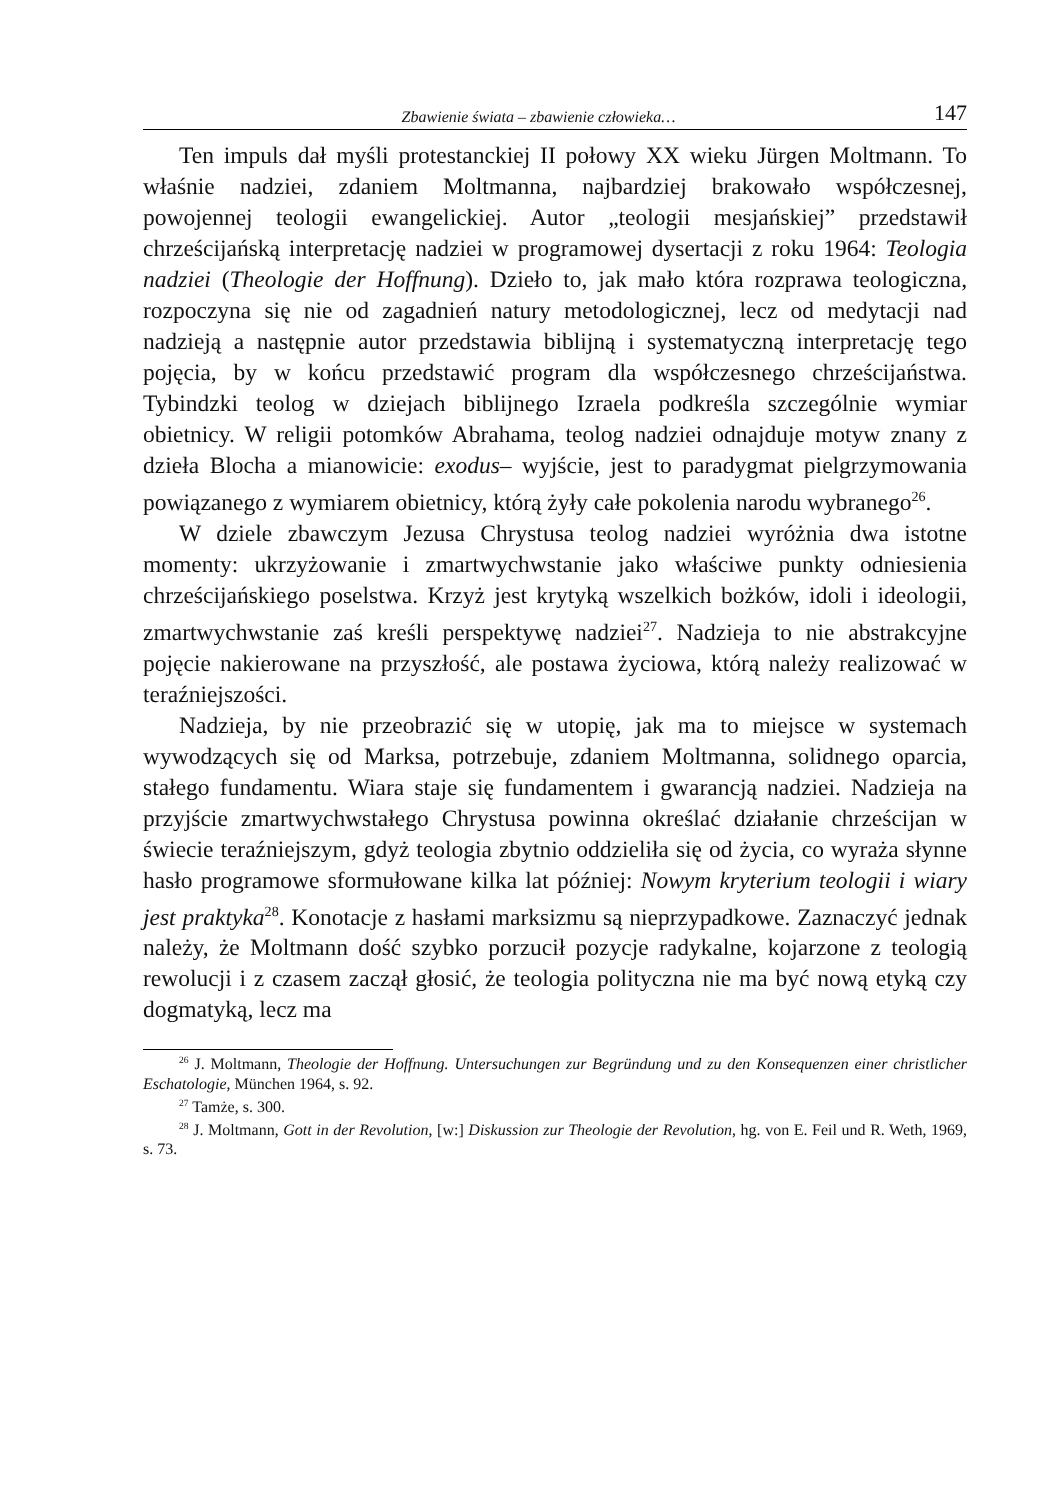Zbawienie świata – zbawienie człowieka… 147
Ten impuls dał myśli protestanckiej II połowy XX wieku Jürgen Moltmann. To właśnie nadziei, zdaniem Moltmanna, najbardziej brakowało współczesnej, powojennej teologii ewangelickiej. Autor „teologii mesjańskiej” przedstawił chrześcijańską interpretację nadziei w programowej dysertacji z roku 1964: Teologia nadziei (Theologie der Hoffnung). Dzieło to, jak mało która rozprawa teologiczna, rozpoczyna się nie od zagadnień natury metodologicznej, lecz od medytacji nad nadzieją a następnie autor przedstawia biblijną i systematyczną interpretację tego pojęcia, by w końcu przedstawić program dla współczesnego chrześcijaństwa. Tybindzki teolog w dziejach biblijnego Izraela podkreśla szczególnie wymiar obietnicy. W religii potomków Abrahama, teolog nadziei odnajduje motyw znany z dzieła Blocha a mianowicie: exodus– wyjście, jest to paradygmat pielgrzymowania powiązanego z wymiarem obietnicy, którą żyły całe pokolenia narodu wybranego<sup>26</sup>.
W dziele zbawczym Jezusa Chrystusa teolog nadziei wyróżnia dwa istotne momenty: ukrzyżowanie i zmartwychwstanie jako właściwe punkty odniesienia chrześcijańskiego poselstwa. Krzyż jest krytyką wszelkich bożków, idoli i ideologii, zmartwychwstanie zaś kreśli perspektywę nadziei<sup>27</sup>. Nadzieja to nie abstrakcyjne pojęcie nakierowane na przyszłość, ale postawa życiowa, którą należy realizować w teraźniejszości.
Nadzieja, by nie przeobrazić się w utopię, jak ma to miejsce w systemach wywodzących się od Marksa, potrzebuje, zdaniem Moltmanna, solidnego oparcia, stałego fundamentu. Wiara staje się fundamentem i gwarancją nadziei. Nadzieja na przyjście zmartwychwstałego Chrystusa powinna określać działanie chrześcijan w świecie teraźniejszym, gdyż teologia zbytnio oddzieliła się od życia, co wyraża słynne hasło programowe sformułowane kilka lat później: Nowym kryterium teologii i wiary jest praktyka<sup>28</sup>. Konotacje z hasłami marksizmu są nieprzypadkowe. Zaznaczyć jednak należy, że Moltmann dość szybko porzucił pozycje radykalne, kojarzone z teologią rewolucji i z czasem zaczął głosić, że teologia polityczna nie ma być nową etyką czy dogmatyką, lecz ma
<sup>26</sup> J. Moltmann, Theologie der Hoffnung. Untersuchungen zur Begründung und zu den Konsequenzen einer christlicher Eschatologie, München 1964, s. 92.
<sup>27</sup> Tamże, s. 300.
<sup>28</sup> J. Moltmann, Gott in der Revolution, [w:] Diskussion zur Theologie der Revolution, hg. von E. Feil und R. Weth, 1969, s. 73.